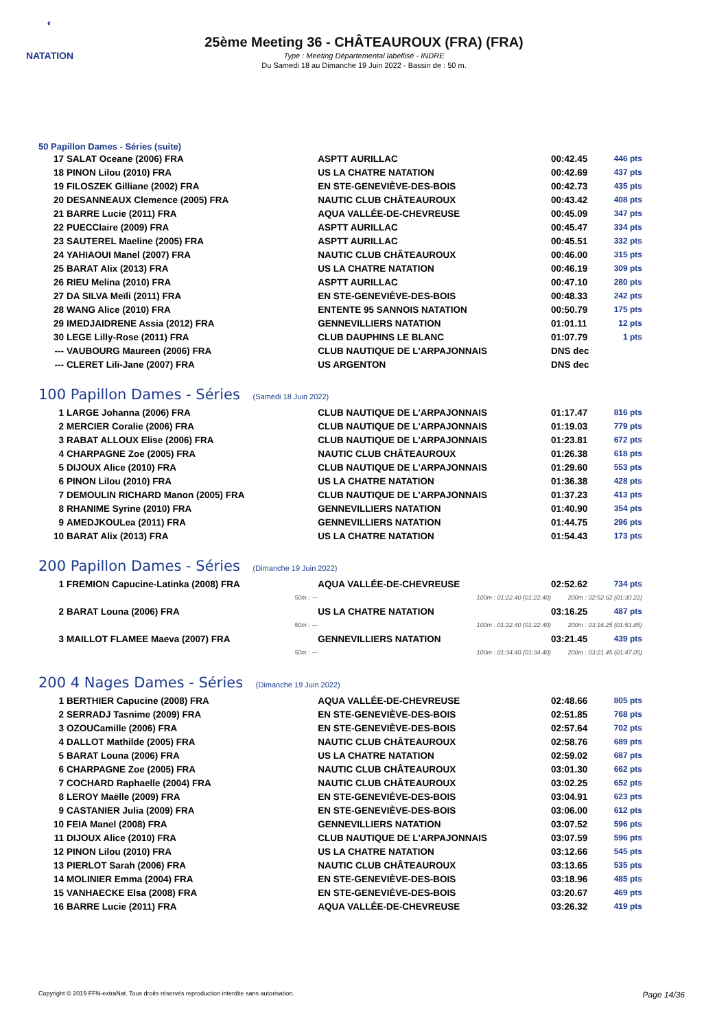◐
NATATION
25ème Meeting 36 - CHÂTEAUROUX (FRA) (FRA)
Type : Meeting Départemental labellisé - INDRE
Du Samedi 18 au Dimanche 19 Juin 2022 - Bassin de : 50 m.
50 Papillon Dames - Séries (suite)
| 17 | SALAT Oceane (2006) FRA | ASPTT AURILLAC | 00:42.45 | 446 pts |
| 18 | PINON Lilou (2010) FRA | US LA CHATRE NATATION | 00:42.69 | 437 pts |
| 19 | FILOSZEK Gilliane (2002) FRA | EN STE-GENEVIÈVE-DES-BOIS | 00:42.73 | 435 pts |
| 20 | DESANNEAUX Clemence (2005) FRA | NAUTIC CLUB CHÂTEAUROUX | 00:43.42 | 408 pts |
| 21 | BARRE Lucie (2011) FRA | AQUA VALLÉE-DE-CHEVREUSE | 00:45.09 | 347 pts |
| 22 | PUECClaire (2009) FRA | ASPTT AURILLAC | 00:45.47 | 334 pts |
| 23 | SAUTEREL Maeline (2005) FRA | ASPTT AURILLAC | 00:45.51 | 332 pts |
| 24 | YAHIAOUI Manel (2007) FRA | NAUTIC CLUB CHÂTEAUROUX | 00:46.00 | 315 pts |
| 25 | BARAT Alix (2013) FRA | US LA CHATRE NATATION | 00:46.19 | 309 pts |
| 26 | RIEU Melina (2010) FRA | ASPTT AURILLAC | 00:47.10 | 280 pts |
| 27 | DA SILVA Meïli (2011) FRA | EN STE-GENEVIÈVE-DES-BOIS | 00:48.33 | 242 pts |
| 28 | WANG Alice (2010) FRA | ENTENTE 95 SANNOIS NATATION | 00:50.79 | 175 pts |
| 29 | IMEDJAIDRENE Assia (2012) FRA | GENNEVILLIERS NATATION | 01:01.11 | 12 pts |
| 30 | LEGE Lilly-Rose (2011) FRA | CLUB DAUPHINS LE BLANC | 01:07.79 | 1 pts |
| --- | VAUBOURG Maureen (2006) FRA | CLUB NAUTIQUE DE L'ARPAJONNAIS | DNS dec | |
| --- | CLERET Lili-Jane (2007) FRA | US ARGENTON | DNS dec | |
100 Papillon Dames - Séries (Samedi 18 Juin 2022)
| 1 | LARGE Johanna (2006) FRA | CLUB NAUTIQUE DE L'ARPAJONNAIS | 01:17.47 | 816 pts |
| 2 | MERCIER Coralie (2006) FRA | CLUB NAUTIQUE DE L'ARPAJONNAIS | 01:19.03 | 779 pts |
| 3 | RABAT ALLOUX Elise (2006) FRA | CLUB NAUTIQUE DE L'ARPAJONNAIS | 01:23.81 | 672 pts |
| 4 | CHARPAGNE Zoe (2005) FRA | NAUTIC CLUB CHÂTEAUROUX | 01:26.38 | 618 pts |
| 5 | DIJOUX Alice (2010) FRA | CLUB NAUTIQUE DE L'ARPAJONNAIS | 01:29.60 | 553 pts |
| 6 | PINON Lilou (2010) FRA | US LA CHATRE NATATION | 01:36.38 | 428 pts |
| 7 | DEMOULIN RICHARD Manon (2005) FRA | CLUB NAUTIQUE DE L'ARPAJONNAIS | 01:37.23 | 413 pts |
| 8 | RHANIME Syrine (2010) FRA | GENNEVILLIERS NATATION | 01:40.90 | 354 pts |
| 9 | AMEDJKOULea (2011) FRA | GENNEVILLIERS NATATION | 01:44.75 | 296 pts |
| 10 | BARAT Alix (2013) FRA | US LA CHATRE NATATION | 01:54.43 | 173 pts |
200 Papillon Dames - Séries (Dimanche 19 Juin 2022)
| 1 | FREMION Capucine-Latinka (2008) FRA | AQUA VALLÉE-DE-CHEVREUSE | 02:52.62 | 734 pts |
| | 50m : --- | 100m : 01:22.40 (01:22.40) | 200m : 02:52.62 (01:30.22) | |
| 2 | BARAT Louna (2006) FRA | US LA CHATRE NATATION | 03:16.25 | 487 pts |
| | 50m : --- | 100m : 01:22.40 (01:22.40) | 200m : 03:16.25 (01:53.85) | |
| 3 | MAILLOT FLAMEE Maeva (2007) FRA | GENNEVILLIERS NATATION | 03:21.45 | 439 pts |
| | 50m : --- | 100m : 01:34.40 (01:34.40) | 200m : 03:21.45 (01:47.05) | |
200 4 Nages Dames - Séries (Dimanche 19 Juin 2022)
| 1 | BERTHIER Capucine (2008) FRA | AQUA VALLÉE-DE-CHEVREUSE | 02:48.66 | 805 pts |
| 2 | SERRADJ Tasnime (2009) FRA | EN STE-GENEVIÈVE-DES-BOIS | 02:51.85 | 768 pts |
| 3 | OZOUCamille (2006) FRA | EN STE-GENEVIÈVE-DES-BOIS | 02:57.64 | 702 pts |
| 4 | DALLOT Mathilde (2005) FRA | NAUTIC CLUB CHÂTEAUROUX | 02:58.76 | 689 pts |
| 5 | BARAT Louna (2006) FRA | US LA CHATRE NATATION | 02:59.02 | 687 pts |
| 6 | CHARPAGNE Zoe (2005) FRA | NAUTIC CLUB CHÂTEAUROUX | 03:01.30 | 662 pts |
| 7 | COCHARD Raphaelle (2004) FRA | NAUTIC CLUB CHÂTEAUROUX | 03:02.25 | 652 pts |
| 8 | LEROY Maëlle (2009) FRA | EN STE-GENEVIÈVE-DES-BOIS | 03:04.91 | 623 pts |
| 9 | CASTANIER Julia (2009) FRA | EN STE-GENEVIÈVE-DES-BOIS | 03:06.00 | 612 pts |
| 10 | FEIA Manel (2008) FRA | GENNEVILLIERS NATATION | 03:07.52 | 596 pts |
| 11 | DIJOUX Alice (2010) FRA | CLUB NAUTIQUE DE L'ARPAJONNAIS | 03:07.59 | 596 pts |
| 12 | PINON Lilou (2010) FRA | US LA CHATRE NATATION | 03:12.66 | 545 pts |
| 13 | PIERLOT Sarah (2006) FRA | NAUTIC CLUB CHÂTEAUROUX | 03:13.65 | 535 pts |
| 14 | MOLINIER Emma (2004) FRA | EN STE-GENEVIÈVE-DES-BOIS | 03:18.96 | 485 pts |
| 15 | VANHAECKE Elsa (2008) FRA | EN STE-GENEVIÈVE-DES-BOIS | 03:20.67 | 469 pts |
| 16 | BARRE Lucie (2011) FRA | AQUA VALLÉE-DE-CHEVREUSE | 03:26.32 | 419 pts |
Copyright © 2019 FFN-extraNat. Tous droits réservés reproduction interdite sans autorisation. Page 14/36